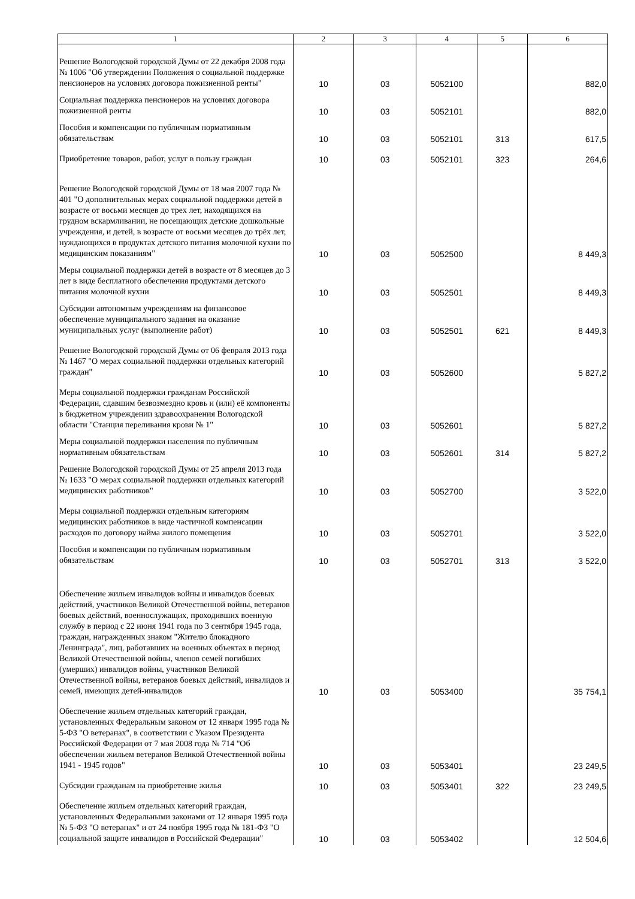| 1 | 2 | 3 | 4 | 5 | 6 |
| --- | --- | --- | --- | --- | --- |
| Решение Вологодской городской Думы от 22 декабря 2008 года № 1006 "Об утверждении Положения о социальной поддержке пенсионеров на условиях договора пожизненной ренты" | 10 | 03 | 5052100 | | 882,0 |
| Социальная поддержка пенсионеров на условиях договора пожизненной ренты | 10 | 03 | 5052101 | | 882,0 |
| Пособия и компенсации по публичным нормативным обязательствам | 10 | 03 | 5052101 | 313 | 617,5 |
| Приобретение товаров, работ, услуг в пользу граждан | 10 | 03 | 5052101 | 323 | 264,6 |
| Решение Вологодской городской Думы от 18 мая 2007 года № 401 "О дополнительных мерах социальной поддержки детей в возрасте от восьми месяцев до трех лет, находящихся на грудном вскармливании, не посещающих детские дошкольные учреждения, и детей, в возрасте от восьми месяцев до трёх лет, нуждающихся в продуктах детского питания молочной кухни по медицинским показаниям" | 10 | 03 | 5052500 | | 8 449,3 |
| Меры социальной поддержки детей в возрасте от 8 месяцев до 3 лет в виде бесплатного обеспечения продуктами детского питания молочной кухни | 10 | 03 | 5052501 | | 8 449,3 |
| Субсидии автономным учреждениям на финансовое обеспечение муниципального задания на оказание муниципальных услуг (выполнение работ) | 10 | 03 | 5052501 | 621 | 8 449,3 |
| Решение Вологодской городской Думы от 06 февраля 2013 года № 1467 "О мерах социальной поддержки отдельных категорий граждан" | 10 | 03 | 5052600 | | 5 827,2 |
| Меры социальной поддержки гражданам Российской Федерации, сдавшим безвозмездно кровь и (или) её компоненты в бюджетном учреждении здравоохранения Вологодской области "Станция переливания крови № 1" | 10 | 03 | 5052601 | | 5 827,2 |
| Меры социальной поддержки населения по публичным нормативным обязательствам | 10 | 03 | 5052601 | 314 | 5 827,2 |
| Решение Вологодской городской Думы от 25 апреля 2013 года № 1633 "О мерах социальной поддержки отдельных категорий медицинских работников" | 10 | 03 | 5052700 | | 3 522,0 |
| Меры социальной поддержки отдельным категориям медицинских работников в виде частичной компенсации расходов по договору найма жилого помещения | 10 | 03 | 5052701 | | 3 522,0 |
| Пособия и компенсации по публичным нормативным обязательствам | 10 | 03 | 5052701 | 313 | 3 522,0 |
| Обеспечение жильем инвалидов войны и инвалидов боевых действий, участников Великой Отечественной войны, ветеранов боевых действий, военнослужащих, проходивших военную службу в период с 22 июня 1941 года по 3 сентября 1945 года, граждан, награжденных знаком "Жителю блокадного Ленинграда", лиц, работавших на военных объектах в период Великой Отечественной войны, членов семей погибших (умерших) инвалидов войны, участников Великой Отечественной войны, ветеранов боевых действий, инвалидов и семей, имеющих детей-инвалидов | 10 | 03 | 5053400 | | 35 754,1 |
| Обеспечение жильем отдельных категорий граждан, установленных Федеральным законом от 12 января 1995 года № 5-ФЗ "О ветеранах", в соответствии с Указом Президента Российской Федерации от 7 мая 2008 года № 714 "Об обеспечении жильем ветеранов Великой Отечественной войны 1941 - 1945 годов" | 10 | 03 | 5053401 | | 23 249,5 |
| Субсидии гражданам на приобретение жилья | 10 | 03 | 5053401 | 322 | 23 249,5 |
| Обеспечение жильем отдельных категорий граждан, установленных Федеральными законами от 12 января 1995 года № 5-ФЗ "О ветеранах" и от 24 ноября 1995 года № 181-ФЗ "О социальной защите инвалидов в Российской Федерации" | 10 | 03 | 5053402 | | 12 504,6 |